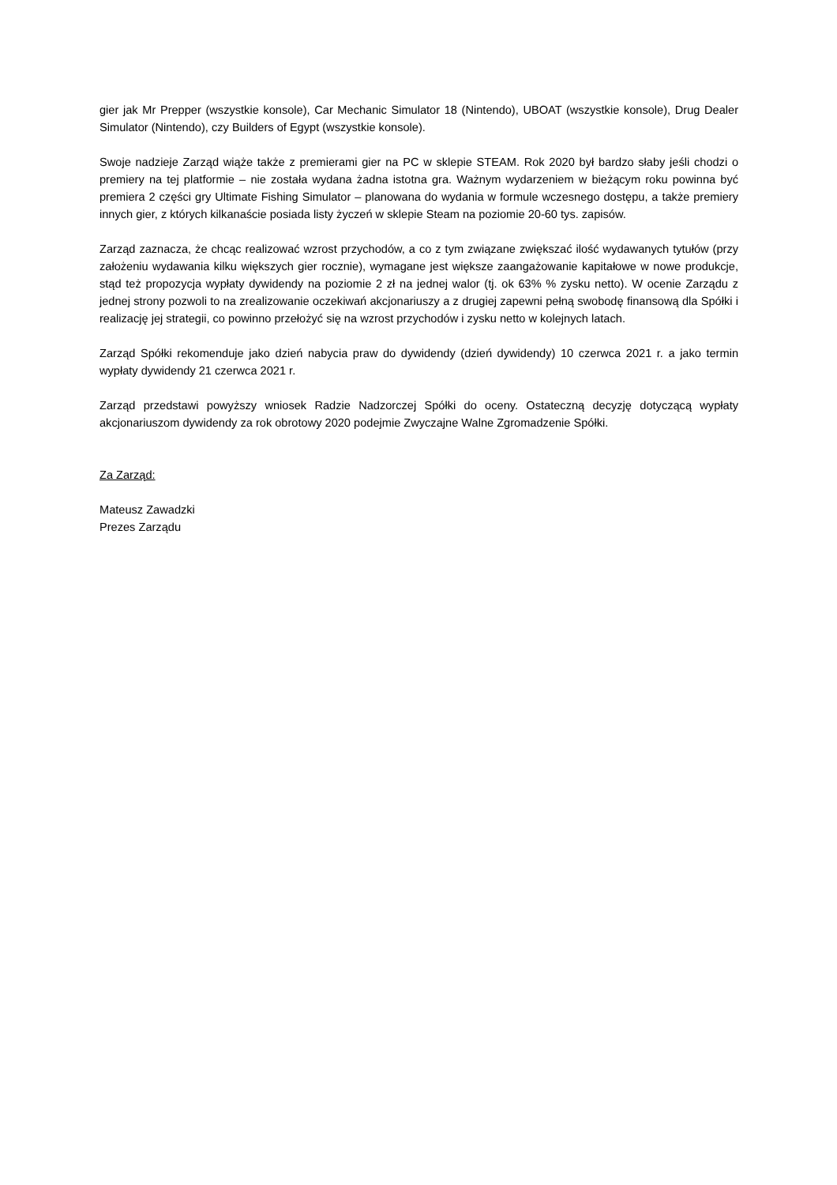gier jak Mr Prepper (wszystkie konsole), Car Mechanic Simulator 18 (Nintendo), UBOAT (wszystkie konsole), Drug Dealer Simulator (Nintendo), czy Builders of Egypt (wszystkie konsole).
Swoje nadzieje Zarząd wiąże także z premierami gier na PC w sklepie STEAM. Rok 2020 był bardzo słaby jeśli chodzi o premiery na tej platformie – nie została wydana żadna istotna gra. Ważnym wydarzeniem w bieżącym roku powinna być premiera 2 części gry Ultimate Fishing Simulator – planowana do wydania w formule wczesnego dostępu, a także premiery innych gier, z których kilkanaście posiada listy życzeń w sklepie Steam na poziomie 20-60 tys. zapisów.
Zarząd zaznacza, że chcąc realizować wzrost przychodów, a co z tym związane zwiększać ilość wydawanych tytułów (przy założeniu wydawania kilku większych gier rocznie), wymagane jest większe zaangażowanie kapitałowe w nowe produkcje, stąd też propozycja wypłaty dywidendy na poziomie 2 zł na jednej walor (tj. ok 63% % zysku netto). W ocenie Zarządu z jednej strony pozwoli to na zrealizowanie oczekiwań akcjonariuszy a z drugiej zapewni pełną swobodę finansową dla Spółki i realizację jej strategii, co powinno przełożyć się na wzrost przychodów i zysku netto w kolejnych latach.
Zarząd Spółki rekomenduje jako dzień nabycia praw do dywidendy (dzień dywidendy) 10 czerwca 2021 r. a jako termin wypłaty dywidendy 21 czerwca 2021 r.
Zarząd przedstawi powyższy wniosek Radzie Nadzorczej Spółki do oceny. Ostateczną decyzję dotyczącą wypłaty akcjonariuszom dywidendy za rok obrotowy 2020 podejmie Zwyczajne Walne Zgromadzenie Spółki.
Za Zarząd:
Mateusz Zawadzki
Prezes Zarządu